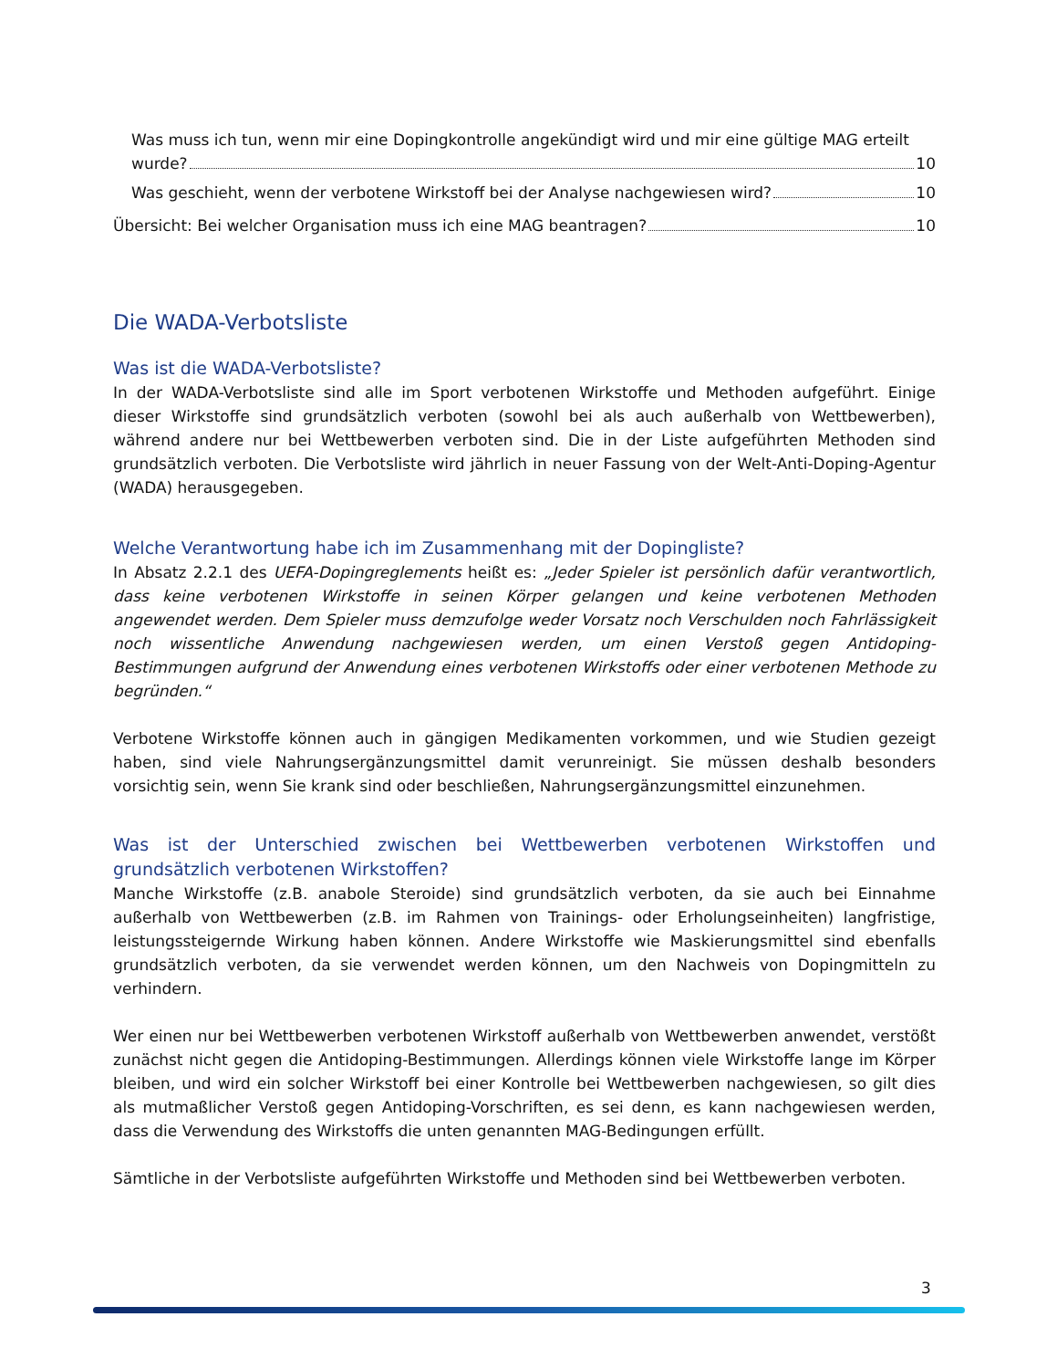Was muss ich tun, wenn mir eine Dopingkontrolle angekündigt wird und mir eine gültige MAG erteilt
wurde? 10
Was geschieht, wenn der verbotene Wirkstoff bei der Analyse nachgewiesen wird? 10
Übersicht: Bei welcher Organisation muss ich eine MAG beantragen? 10
Die WADA-Verbotsliste
Was ist die WADA-Verbotsliste?
In der WADA-Verbotsliste sind alle im Sport verbotenen Wirkstoffe und Methoden aufgeführt. Einige dieser Wirkstoffe sind grundsätzlich verboten (sowohl bei als auch außerhalb von Wettbewerben), während andere nur bei Wettbewerben verboten sind. Die in der Liste aufgeführten Methoden sind grundsätzlich verboten. Die Verbotsliste wird jährlich in neuer Fassung von der Welt-Anti-Doping-Agentur (WADA) herausgegeben.
Welche Verantwortung habe ich im Zusammenhang mit der Dopingliste?
In Absatz 2.2.1 des UEFA-Dopingreglements heißt es: „Jeder Spieler ist persönlich dafür verantwortlich, dass keine verbotenen Wirkstoffe in seinen Körper gelangen und keine verbotenen Methoden angewendet werden. Dem Spieler muss demzufolge weder Vorsatz noch Verschulden noch Fahrlässigkeit noch wissentliche Anwendung nachgewiesen werden, um einen Verstoß gegen Antidoping-Bestimmungen aufgrund der Anwendung eines verbotenen Wirkstoffs oder einer verbotenen Methode zu begründen.“
Verbotene Wirkstoffe können auch in gängigen Medikamenten vorkommen, und wie Studien gezeigt haben, sind viele Nahrungsergänzungsmittel damit verunreinigt. Sie müssen deshalb besonders vorsichtig sein, wenn Sie krank sind oder beschließen, Nahrungsergänzungsmittel einzunehmen.
Was ist der Unterschied zwischen bei Wettbewerben verbotenen Wirkstoffen und grundsätzlich verbotenen Wirkstoffen?
Manche Wirkstoffe (z.B. anabole Steroide) sind grundsätzlich verboten, da sie auch bei Einnahme außerhalb von Wettbewerben (z.B. im Rahmen von Trainings- oder Erholungseinheiten) langfristige, leistungssteigernde Wirkung haben können. Andere Wirkstoffe wie Maskierungsmittel sind ebenfalls grundsätzlich verboten, da sie verwendet werden können, um den Nachweis von Dopingmitteln zu verhindern.
Wer einen nur bei Wettbewerben verbotenen Wirkstoff außerhalb von Wettbewerben anwendet, verstößt zunächst nicht gegen die Antidoping-Bestimmungen. Allerdings können viele Wirkstoffe lange im Körper bleiben, und wird ein solcher Wirkstoff bei einer Kontrolle bei Wettbewerben nachgewiesen, so gilt dies als mutmaßlicher Verstoß gegen Antidoping-Vorschriften, es sei denn, es kann nachgewiesen werden, dass die Verwendung des Wirkstoffs die unten genannten MAG-Bedingungen erfüllt.
Sämtliche in der Verbotsliste aufgeführten Wirkstoffe und Methoden sind bei Wettbewerben verboten.
3